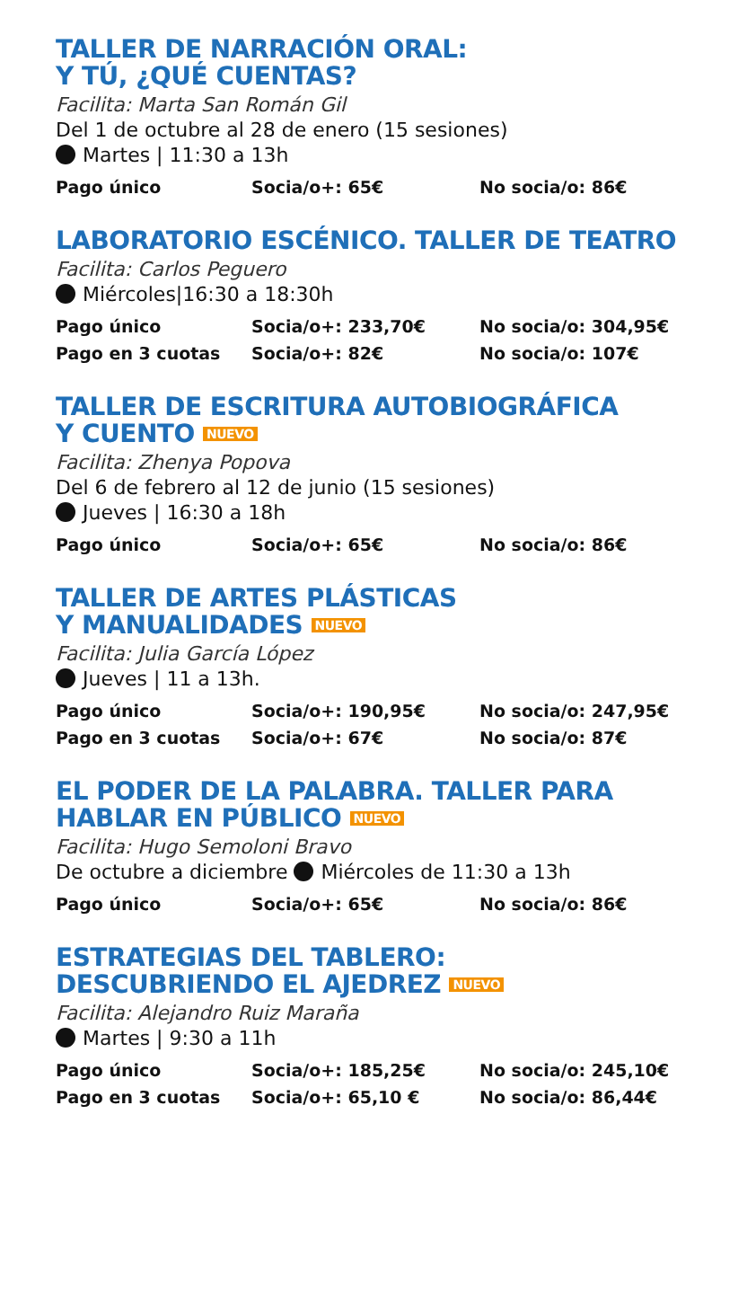TALLER DE NARRACIÓN ORAL:
Y TÚ, ¿QUÉ CUENTAS?
Facilita: Marta San Román Gil
Del 1 de octubre al 28 de enero (15 sesiones)
Martes | 11:30 a 13h
| Pago único | Socia/o+: 65€ | No socia/o: 86€ |
LABORATORIO ESCÉNICO. TALLER DE TEATRO
Facilita: Carlos Peguero
Miércoles|16:30 a 18:30h
| Pago único | Socia/o+: 233,70€ | No socia/o: 304,95€ |
| Pago en 3 cuotas | Socia/o+: 82€ | No socia/o: 107€ |
TALLER DE ESCRITURA AUTOBIOGRÁFICA
Y CUENTO NUEVO
Facilita: Zhenya Popova
Del 6 de febrero al 12 de junio (15 sesiones)
Jueves | 16:30 a 18h
| Pago único | Socia/o+: 65€ | No socia/o: 86€ |
TALLER DE ARTES PLÁSTICAS
Y MANUALIDADES NUEVO
Facilita: Julia García López
Jueves | 11 a 13h.
| Pago único | Socia/o+: 190,95€ | No socia/o: 247,95€ |
| Pago en 3 cuotas | Socia/o+: 67€ | No socia/o: 87€ |
EL PODER DE LA PALABRA. TALLER PARA
HABLAR EN PÚBLICO NUEVO
Facilita: Hugo Semoloni Bravo
De octubre a diciembre Miércoles de 11:30 a 13h
| Pago único | Socia/o+: 65€ | No socia/o: 86€ |
ESTRATEGIAS DEL TABLERO:
DESCUBRIENDO EL AJEDREZ NUEVO
Facilita: Alejandro Ruiz Maraña
Martes | 9:30 a 11h
| Pago único | Socia/o+: 185,25€ | No socia/o: 245,10€ |
| Pago en 3 cuotas | Socia/o+: 65,10 € | No socia/o: 86,44€ |